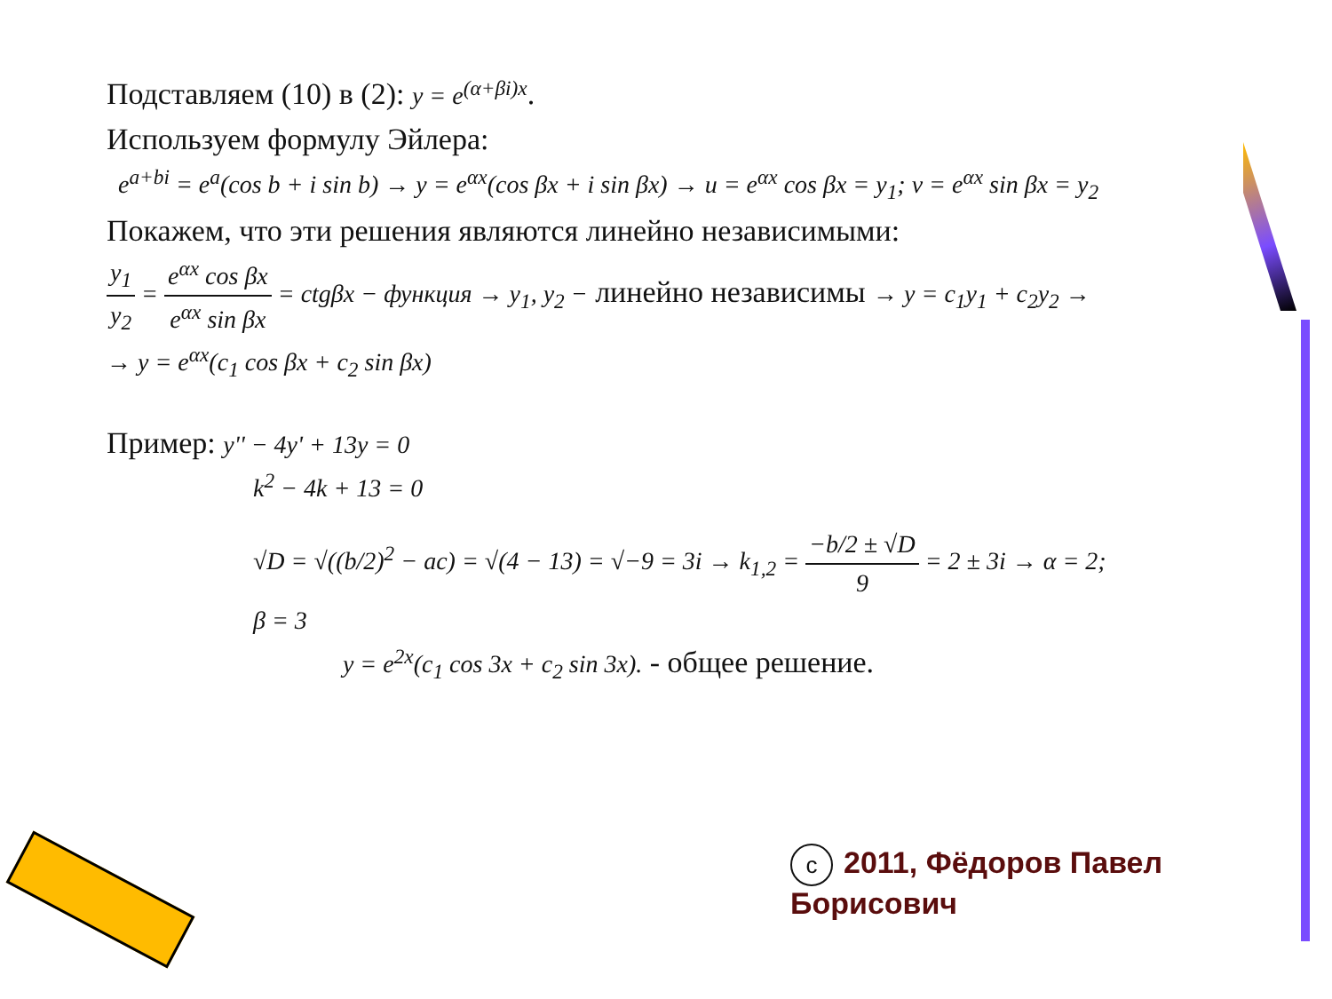Подставляем (10) в (2): y = e<sup>(α+βi)x</sup>.
Используем формулу Эйлера:
e<sup>a+bi</sup> = e<sup>a</sup>(cos b + i sin b) → y = e<sup>αx</sup>(cos βx + i sin βx) → u = e<sup>αx</sup> cos βx = y<sub>1</sub>; v = e<sup>αx</sup> sin βx = y<sub>2</sub>
Покажем, что эти решения являются линейно независимыми:
y<sub>1</sub> y<sub>2</sub> = e<sup>αx</sup> cos βx e<sup>αx</sup> sin βx = ctgβx − функция → y<sub>1</sub>, y<sub>2</sub> − линейно независимы → y = c<sub>1</sub>y<sub>1</sub> + c<sub>2</sub>y<sub>2</sub> →
→ y = e<sup>αx</sup>(c<sub>1</sub> cos βx + c<sub>2</sub> sin βx)
Пример: y'' − 4y' + 13y = 0
k<sup>2</sup> − 4k + 13 = 0
√D = √((b/2)<sup>2</sup> − ac) = √(4 − 13) = √−9 = 3i → k<sub>1,2</sub> = −b/2 ± √D 9 = 2 ± 3i → α = 2; β = 3
y = e<sup>2x</sup>(c<sub>1</sub> cos 3x + c<sub>2</sub> sin 3x). - общее решение.
c 2011, Фёдоров Павел Борисович